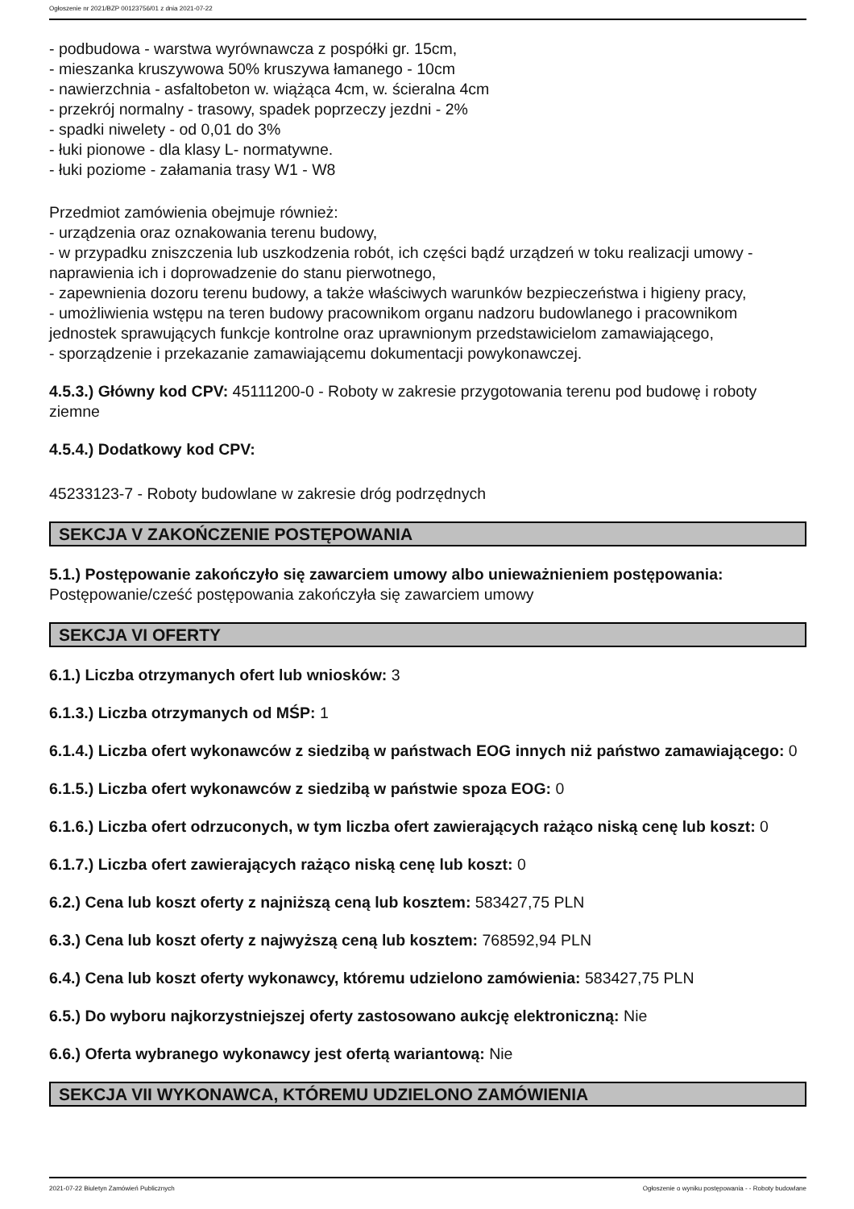Ogłoszenie nr 2021/BZP 00123756/01 z dnia 2021-07-22
- podbudowa - warstwa wyrównawcza z pospółki gr. 15cm,
- mieszanka kruszywowa 50% kruszywa łamanego - 10cm
- nawierzchnia - asfaltobeton w. wiążąca 4cm, w. ścieralna 4cm
- przekrój normalny - trasowy, spadek poprzeczy jezdni - 2%
- spadki niwelety - od 0,01 do 3%
- łuki pionowe - dla klasy L- normatywne.
- łuki poziome - załamania trasy W1 - W8
Przedmiot zamówienia obejmuje również:
- urządzenia oraz oznakowania terenu budowy,
- w przypadku zniszczenia lub uszkodzenia robót, ich części bądź urządzeń w toku realizacji umowy - naprawienia ich i doprowadzenie do stanu pierwotnego,
- zapewnienia dozoru terenu budowy, a także właściwych warunków bezpieczeństwa i higieny pracy,
- umożliwienia wstępu na teren budowy pracownikom organu nadzoru budowlanego i pracownikom jednostek sprawujących funkcje kontrolne oraz uprawnionym przedstawicielom zamawiającego,
- sporządzenie i przekazanie zamawiającemu dokumentacji powykonawczej.
4.5.3.) Główny kod CPV: 45111200-0 - Roboty w zakresie przygotowania terenu pod budowę i roboty ziemne
4.5.4.) Dodatkowy kod CPV:
45233123-7 - Roboty budowlane w zakresie dróg podrzędnych
SEKCJA V ZAKOŃCZENIE POSTĘPOWANIA
5.1.) Postępowanie zakończyło się zawarciem umowy albo unieważnieniem postępowania:
Postępowanie/cześć postępowania zakończyła się zawarciem umowy
SEKCJA VI OFERTY
6.1.) Liczba otrzymanych ofert lub wniosków: 3
6.1.3.) Liczba otrzymanych od MŚP: 1
6.1.4.) Liczba ofert wykonawców z siedzibą w państwach EOG innych niż państwo zamawiającego: 0
6.1.5.) Liczba ofert wykonawców z siedzibą w państwie spoza EOG: 0
6.1.6.) Liczba ofert odrzuconych, w tym liczba ofert zawierających rażąco niską cenę lub koszt: 0
6.1.7.) Liczba ofert zawierających rażąco niską cenę lub koszt: 0
6.2.) Cena lub koszt oferty z najniższą ceną lub kosztem: 583427,75 PLN
6.3.) Cena lub koszt oferty z najwyższą ceną lub kosztem: 768592,94 PLN
6.4.) Cena lub koszt oferty wykonawcy, któremu udzielono zamówienia: 583427,75 PLN
6.5.) Do wyboru najkorzystniejszej oferty zastosowano aukcję elektroniczną: Nie
6.6.) Oferta wybranego wykonawcy jest ofertą wariantową: Nie
SEKCJA VII WYKONAWCA, KTÓREMU UDZIELONO ZAMÓWIENIA
2021-07-22 Biuletyn Zamówień Publicznych Ogłoszenie o wyniku postępowania - - Roboty budowlane